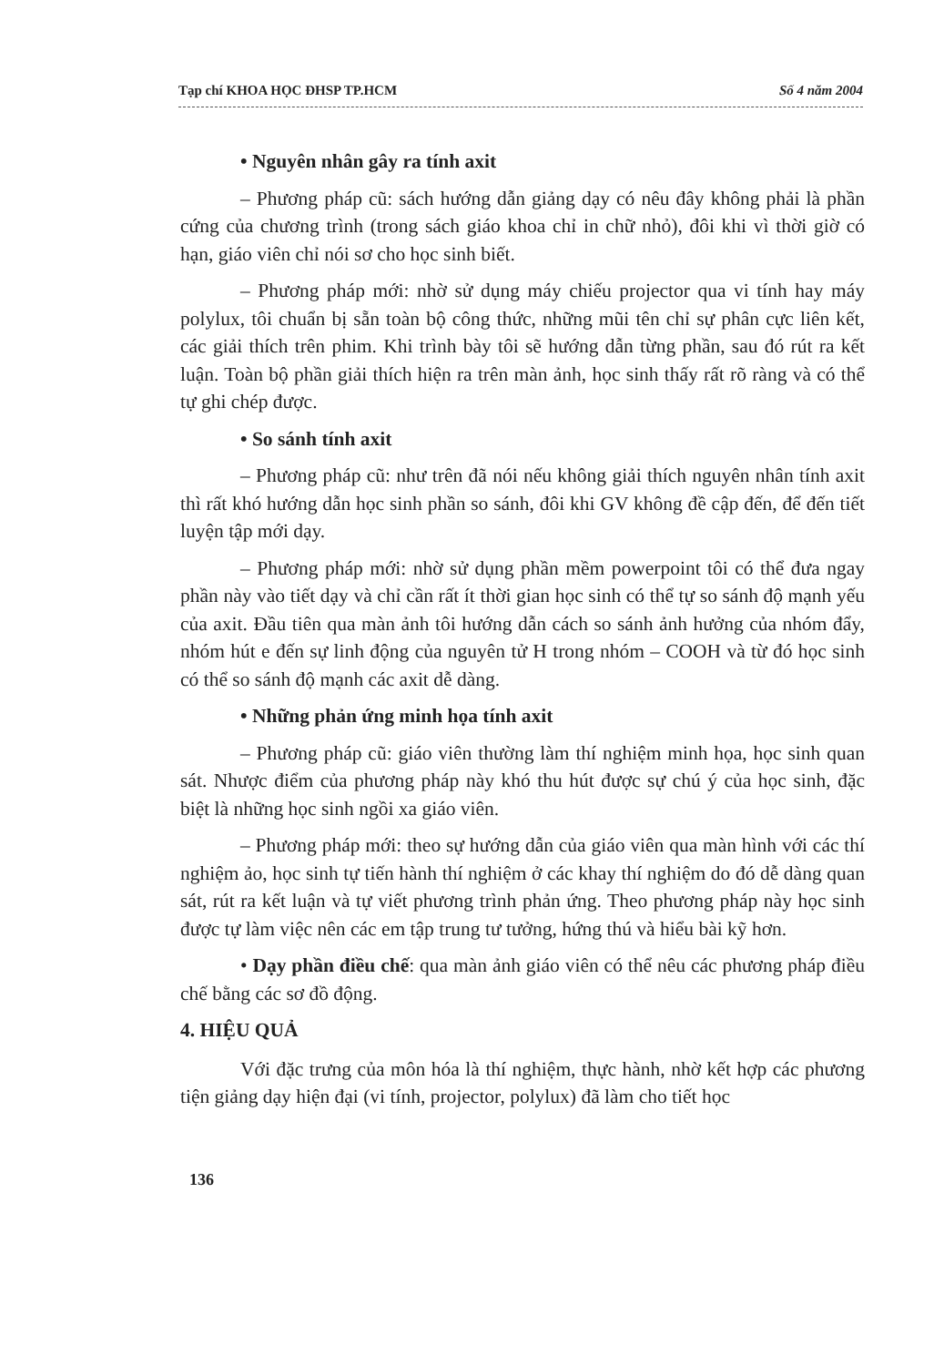Tạp chí KHOA HỌC ĐHSP TP.HCM Số 4 năm 2004
• Nguyên nhân gây ra tính axit
– Phương pháp cũ: sách hướng dẫn giảng dạy có nêu đây không phải là phần cứng của chương trình (trong sách giáo khoa chỉ in chữ nhỏ), đôi khi vì thời giờ có hạn, giáo viên chỉ nói sơ cho học sinh biết.
– Phương pháp mới: nhờ sử dụng máy chiếu projector qua vi tính hay máy polylux, tôi chuẩn bị sẵn toàn bộ công thức, những mũi tên chỉ sự phân cực liên kết, các giải thích trên phim. Khi trình bày tôi sẽ hướng dẫn từng phần, sau đó rút ra kết luận. Toàn bộ phần giải thích hiện ra trên màn ảnh, học sinh thấy rất rõ ràng và có thể tự ghi chép được.
• So sánh tính axit
– Phương pháp cũ: như trên đã nói nếu không giải thích nguyên nhân tính axit thì rất khó hướng dẫn học sinh phần so sánh, đôi khi GV không đề cập đến, để đến tiết luyện tập mới dạy.
– Phương pháp mới: nhờ sử dụng phần mềm powerpoint tôi có thể đưa ngay phần này vào tiết dạy và chỉ cần rất ít thời gian học sinh có thể tự so sánh độ mạnh yếu của axit. Đầu tiên qua màn ảnh tôi hướng dẫn cách so sánh ảnh hưởng của nhóm đẩy, nhóm hút e đến sự linh động của nguyên tử H trong nhóm – COOH và từ đó học sinh có thể so sánh độ mạnh các axit dễ dàng.
• Những phản ứng minh họa tính axit
– Phương pháp cũ: giáo viên thường làm thí nghiệm minh họa, học sinh quan sát. Nhược điểm của phương pháp này khó thu hút được sự chú ý của học sinh, đặc biệt là những học sinh ngồi xa giáo viên.
– Phương pháp mới: theo sự hướng dẫn của giáo viên qua màn hình với các thí nghiệm ảo, học sinh tự tiến hành thí nghiệm ở các khay thí nghiệm do đó dễ dàng quan sát, rút ra kết luận và tự viết phương trình phản ứng. Theo phương pháp này học sinh được tự làm việc nên các em tập trung tư tưởng, hứng thú và hiểu bài kỹ hơn.
• Dạy phần điều chế: qua màn ảnh giáo viên có thể nêu các phương pháp điều chế bằng các sơ đồ động.
4. HIỆU QUẢ
Với đặc trưng của môn hóa là thí nghiệm, thực hành, nhờ kết hợp các phương tiện giảng dạy hiện đại (vi tính, projector, polylux) đã làm cho tiết học
136